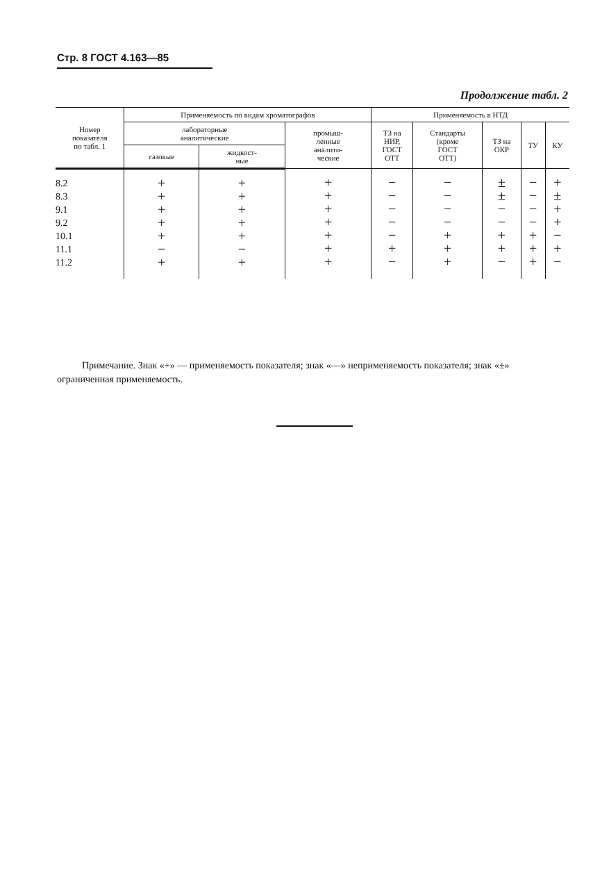Стр. 8 ГОСТ 4.163—85
Продолжение табл. 2
| Номер показателя по табл. 1 | Применяемость по видам хроматографов | | | Применяемость в НТД | | | | |
| --- | --- | --- | --- | --- | --- | --- | --- | --- |
| | лабораторные аналитические | | промыш- ленные аналити- ческие | ТЗ на НИР, ГОСТ ОТТ | Стандарты (кроме ГОСТ ОТТ) | ТЗ на ОКР | ТУ | КУ |
| | газовые | жидкост- ные | | | | | | |
| 8.2 8.3 9.1 9.2 10.1 11.1 11.2 | + + + + + − + | + + + + + − + | + + + + + + + | − − − − − + − | − − − − + + + | ± ± − − + + − | − − − − + + + | + ± + + − + − |
Примечание. Знак «+» — применяемость показателя; знак «—» неприменяемость показателя; знак «±» ограниченная применяемость.